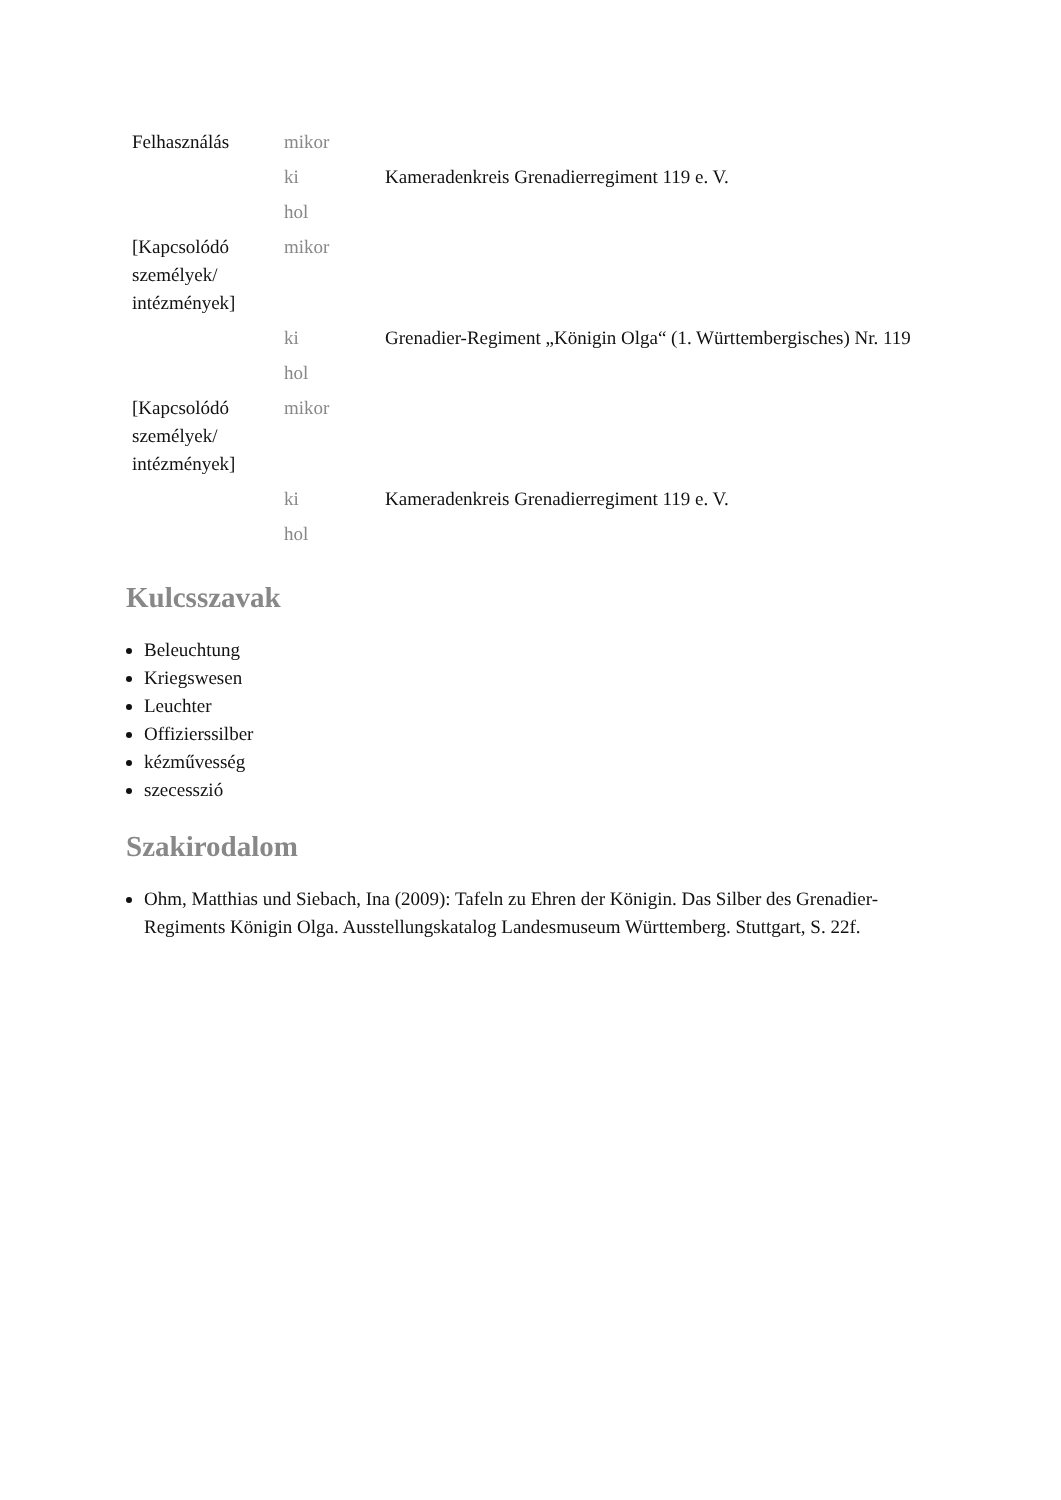| Felhasználás | mikor | |
| | ki | Kameradenkreis Grenadierregiment 119 e. V. |
| | hol | |
| [Kapcsolódó személyek/ intézmények] | mikor | |
| | ki | Grenadier-Regiment „Königin Olga“ (1. Württembergisches) Nr. 119 |
| | hol | |
| [Kapcsolódó személyek/ intézmények] | mikor | |
| | ki | Kameradenkreis Grenadierregiment 119 e. V. |
| | hol | |
Kulcsszavak
Beleuchtung
Kriegswesen
Leuchter
Offizierssilber
kézművesség
szecesszió
Szakirodalom
Ohm, Matthias und Siebach, Ina (2009): Tafeln zu Ehren der Königin. Das Silber des Grenadier-Regiments Königin Olga. Ausstellungskatalog Landesmuseum Württemberg. Stuttgart, S. 22f.